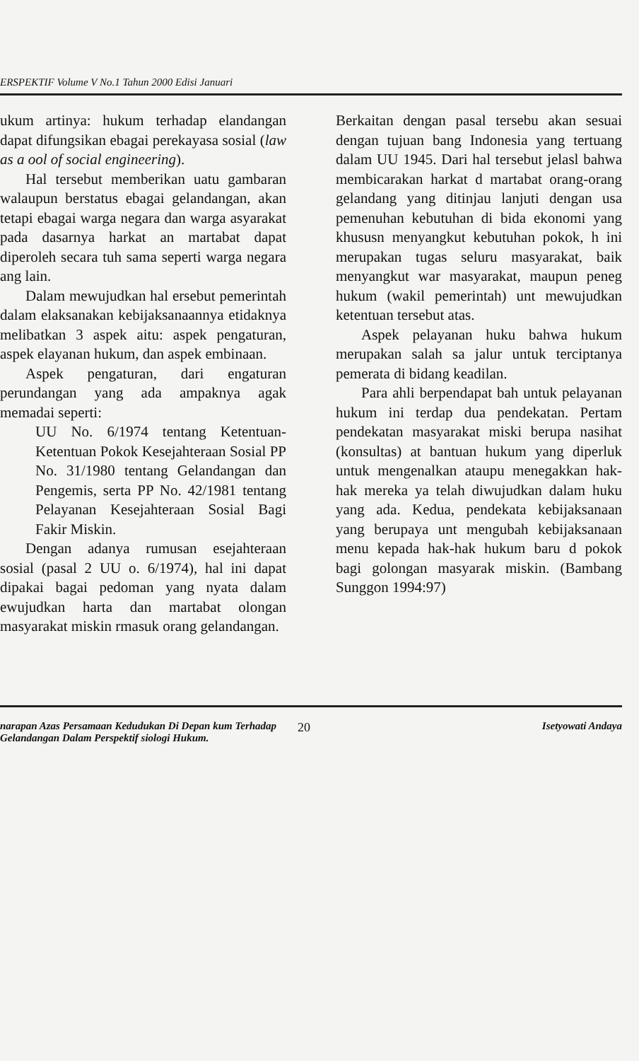ERSPEKTIF Volume V No.1 Tahun 2000 Edisi Januari
ukum artinya: hukum terhadap elandangan dapat difungsikan ebagai perekayasa sosial (law as a ool of social engineering).
Hal tersebut memberikan uatu gambaran walaupun berstatus ebagai gelandangan, akan tetapi ebagai warga negara dan warga asyarakat pada dasarnya harkat an martabat dapat diperoleh secara tuh sama seperti warga negara ang lain.
Dalam mewujudkan hal ersebut pemerintah dalam elaksanakan kebijaksanaannya etidaknya melibatkan 3 aspek aitu: aspek pengaturan, aspek elayanan hukum, dan aspek embinaan.
Aspek pengaturan, dari engaturan perundangan yang ada ampaknya agak memadai seperti:
UU No. 6/1974 tentang Ketentuan-Ketentuan Pokok Kesejahteraan Sosial PP No. 31/1980 tentang Gelandangan dan Pengemis, serta PP No. 42/1981 tentang Pelayanan Kesejahteraan Sosial Bagi Fakir Miskin.
Dengan adanya rumusan esejahteraan sosial (pasal 2 UU o. 6/1974), hal ini dapat dipakai bagai pedoman yang nyata dalam ewujudkan harta dan martabat olongan masyarakat miskin rmasuk orang gelandangan.
Berkaitan dengan pasal tersebu akan sesuai dengan tujuan bang Indonesia yang tertuang dalam UU 1945. Dari hal tersebut jelasl bahwa membicarakan harkat d martabat orang-orang gelandang yang ditinjau lanjuti dengan usa pemenuhan kebutuhan di bida ekonomi yang khususn menyangkut kebutuhan pokok, h ini merupakan tugas seluru masyarakat, baik menyangkut war masyarakat, maupun peneg hukum (wakil pemerintah) unt mewujudkan ketentuan tersebut atas.
Aspek pelayanan huku bahwa hukum merupakan salah sa jalur untuk terciptanya pemerata di bidang keadilan.
Para ahli berpendapat bah untuk pelayanan hukum ini terdap dua pendekatan. Pertam pendekatan masyarakat miski berupa nasihat (konsultas) at bantuan hukum yang diperluk untuk mengenalkan ataupu menegakkan hak-hak mereka ya telah diwujudkan dalam huku yang ada. Kedua, pendekata kebijaksanaan yang berupaya unt mengubah kebijaksanaan menu kepada hak-hak hukum baru d pokok bagi golongan masyarak miskin. (Bambang Sunggon 1994:97)
narapan Azas Persamaan Kedudukan Di Depan kum Terhadap Gelandangan Dalam Perspektif siologi Hukum.
20
Isetyowati Andaya